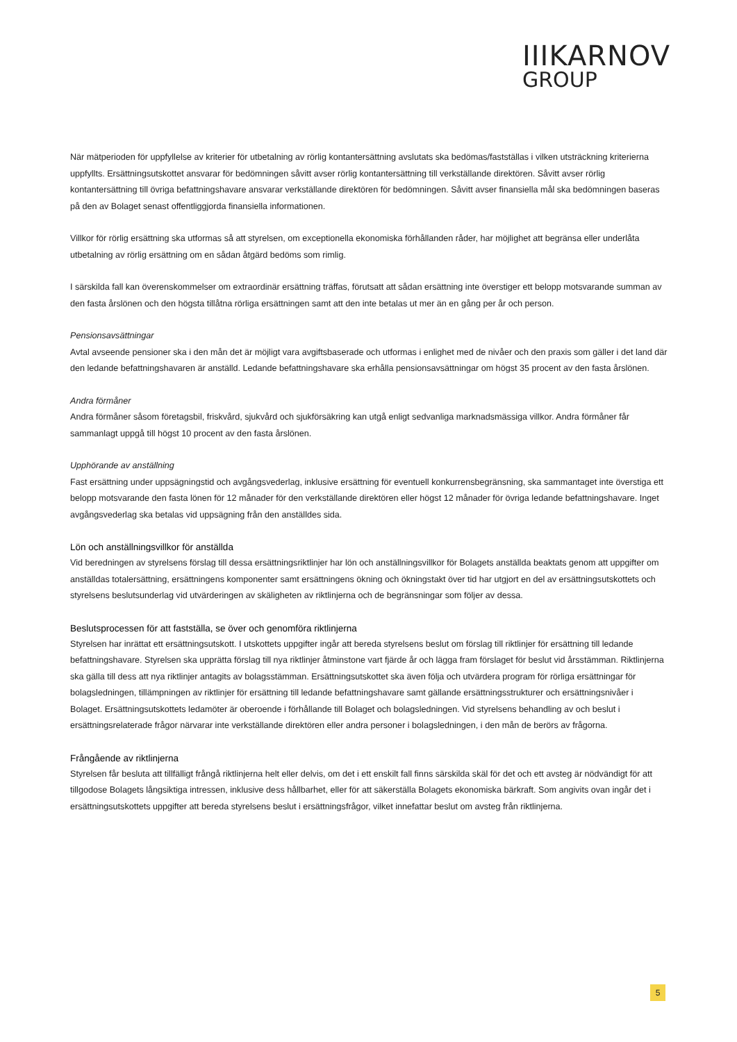IIIKARNOV
GROUP
När mätperioden för uppfyllelse av kriterier för utbetalning av rörlig kontantersättning avslutats ska bedömas/fastställas i vilken utsträckning kriterierna uppfyllts. Ersättningsutskottet ansvarar för bedömningen såvitt avser rörlig kontantersättning till verkställande direktören. Såvitt avser rörlig kontantersättning till övriga befattningshavare ansvarar verkställande direktören för bedömningen. Såvitt avser finansiella mål ska bedömningen baseras på den av Bolaget senast offentliggjorda finansiella informationen.
Villkor för rörlig ersättning ska utformas så att styrelsen, om exceptionella ekonomiska förhållanden råder, har möjlighet att begränsa eller underlåta utbetalning av rörlig ersättning om en sådan åtgärd bedöms som rimlig.
I särskilda fall kan överenskommelser om extraordinär ersättning träffas, förutsatt att sådan ersättning inte överstiger ett belopp motsvarande summan av den fasta årslönen och den högsta tillåtna rörliga ersättningen samt att den inte betalas ut mer än en gång per år och person.
Pensionsavsättningar
Avtal avseende pensioner ska i den mån det är möjligt vara avgiftsbaserade och utformas i enlighet med de nivåer och den praxis som gäller i det land där den ledande befattningshavaren är anställd. Ledande befattningshavare ska erhålla pensionsavsättningar om högst 35 procent av den fasta årslönen.
Andra förmåner
Andra förmåner såsom företagsbil, friskvård, sjukvård och sjukförsäkring kan utgå enligt sedvanliga marknadsmässiga villkor. Andra förmåner får sammanlagt uppgå till högst 10 procent av den fasta årslönen.
Upphörande av anställning
Fast ersättning under uppsägningstid och avgångsvederlag, inklusive ersättning för eventuell konkurrensbegränsning, ska sammantaget inte överstiga ett belopp motsvarande den fasta lönen för 12 månader för den verkställande direktören eller högst 12 månader för övriga ledande befattningshavare. Inget avgångsvederlag ska betalas vid uppsägning från den anställdes sida.
Lön och anställningsvillkor för anställda
Vid beredningen av styrelsens förslag till dessa ersättningsriktlinjer har lön och anställningsvillkor för Bolagets anställda beaktats genom att uppgifter om anställdas totalersättning, ersättningens komponenter samt ersättningens ökning och ökningstakt över tid har utgjort en del av ersättningsutskottets och styrelsens beslutsunderlag vid utvärderingen av skäligheten av riktlinjerna och de begränsningar som följer av dessa.
Beslutsprocessen för att fastställa, se över och genomföra riktlinjerna
Styrelsen har inrättat ett ersättningsutskott. I utskottets uppgifter ingår att bereda styrelsens beslut om förslag till riktlinjer för ersättning till ledande befattningshavare. Styrelsen ska upprätta förslag till nya riktlinjer åtminstone vart fjärde år och lägga fram förslaget för beslut vid årsstämman. Riktlinjerna ska gälla till dess att nya riktlinjer antagits av bolagsstämman. Ersättningsutskottet ska även följa och utvärdera program för rörliga ersättningar för bolagsledningen, tillämpningen av riktlinjer för ersättning till ledande befattningshavare samt gällande ersättningsstrukturer och ersättningsnivåer i Bolaget. Ersättningsutskottets ledamöter är oberoende i förhållande till Bolaget och bolagsledningen. Vid styrelsens behandling av och beslut i ersättningsrelaterade frågor närvarar inte verkställande direktören eller andra personer i bolagsledningen, i den mån de berörs av frågorna.
Frångående av riktlinjerna
Styrelsen får besluta att tillfälligt frångå riktlinjerna helt eller delvis, om det i ett enskilt fall finns särskilda skäl för det och ett avsteg är nödvändigt för att tillgodose Bolagets långsiktiga intressen, inklusive dess hållbarhet, eller för att säkerställa Bolagets ekonomiska bärkraft. Som angivits ovan ingår det i ersättningsutskottets uppgifter att bereda styrelsens beslut i ersättningsfrågor, vilket innefattar beslut om avsteg från riktlinjerna.
5